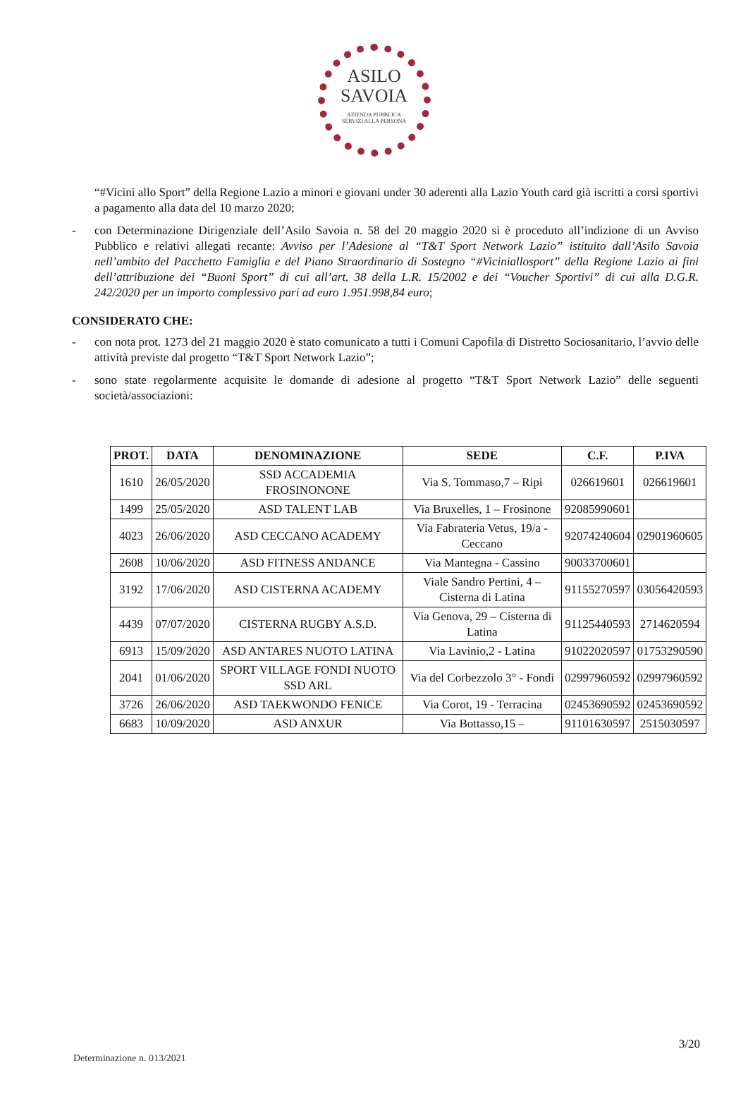ASILO
SAVOIA
AZIENDA PUBBLICA
SERVIZI ALLA PERSONA
“#Vicini allo Sport” della Regione Lazio a minori e giovani under 30 aderenti alla Lazio Youth card già iscritti a corsi sportivi a pagamento alla data del 10 marzo 2020;
- con Determinazione Dirigenziale dell’Asilo Savoia n. 58 del 20 maggio 2020 si è proceduto all’indizione di un Avviso Pubblico e relativi allegati recante: Avviso per l’Adesione al “T&T Sport Network Lazio” istituito dall’Asilo Savoia nell’ambito del Pacchetto Famiglia e del Piano Straordinario di Sostegno “#Viciniallosport” della Regione Lazio ai fini dell’attribuzione dei “Buoni Sport” di cui all’art. 38 della L.R. 15/2002 e dei “Voucher Sportivi” di cui alla D.G.R. 242/2020 per un importo complessivo pari ad euro 1.951.998,84 euro;
CONSIDERATO CHE:
- con nota prot. 1273 del 21 maggio 2020 è stato comunicato a tutti i Comuni Capofila di Distretto Sociosanitario, l’avvio delle attività previste dal progetto “T&T Sport Network Lazio”;
- sono state regolarmente acquisite le domande di adesione al progetto “T&T Sport Network Lazio” delle seguenti società/associazioni:
| PROT. | DATA | DENOMINAZIONE | SEDE | C.F. | P.IVA |
| --- | --- | --- | --- | --- | --- |
| 1610 | 26/05/2020 | SSD ACCADEMIA FROSINONONE | Via S. Tommaso,7 – Ripi | 026619601 | 026619601 |
| 1499 | 25/05/2020 | ASD TALENT LAB | Via Bruxelles, 1 – Frosinone | 92085990601 | |
| 4023 | 26/06/2020 | ASD CECCANO ACADEMY | Via Fabrateria Vetus, 19/a - Ceccano | 92074240604 | 02901960605 |
| 2608 | 10/06/2020 | ASD FITNESS ANDANCE | Via Mantegna - Cassino | 90033700601 | |
| 3192 | 17/06/2020 | ASD CISTERNA ACADEMY | Viale Sandro Pertini, 4 – Cisterna di Latina | 91155270597 | 03056420593 |
| 4439 | 07/07/2020 | CISTERNA RUGBY A.S.D. | Via Genova, 29 – Cisterna di Latina | 91125440593 | 2714620594 |
| 6913 | 15/09/2020 | ASD ANTARES NUOTO LATINA | Via Lavinio,2 - Latina | 91022020597 | 01753290590 |
| 2041 | 01/06/2020 | SPORT VILLAGE FONDI NUOTO SSD ARL | Via del Corbezzolo 3° - Fondi | 02997960592 | 02997960592 |
| 3726 | 26/06/2020 | ASD TAEKWONDO FENICE | Via Corot, 19 - Terracina | 02453690592 | 02453690592 |
| 6683 | 10/09/2020 | ASD ANXUR | Via Bottasso,15 – | 91101630597 | 2515030597 |
3/20
Determinazione n. 013/2021